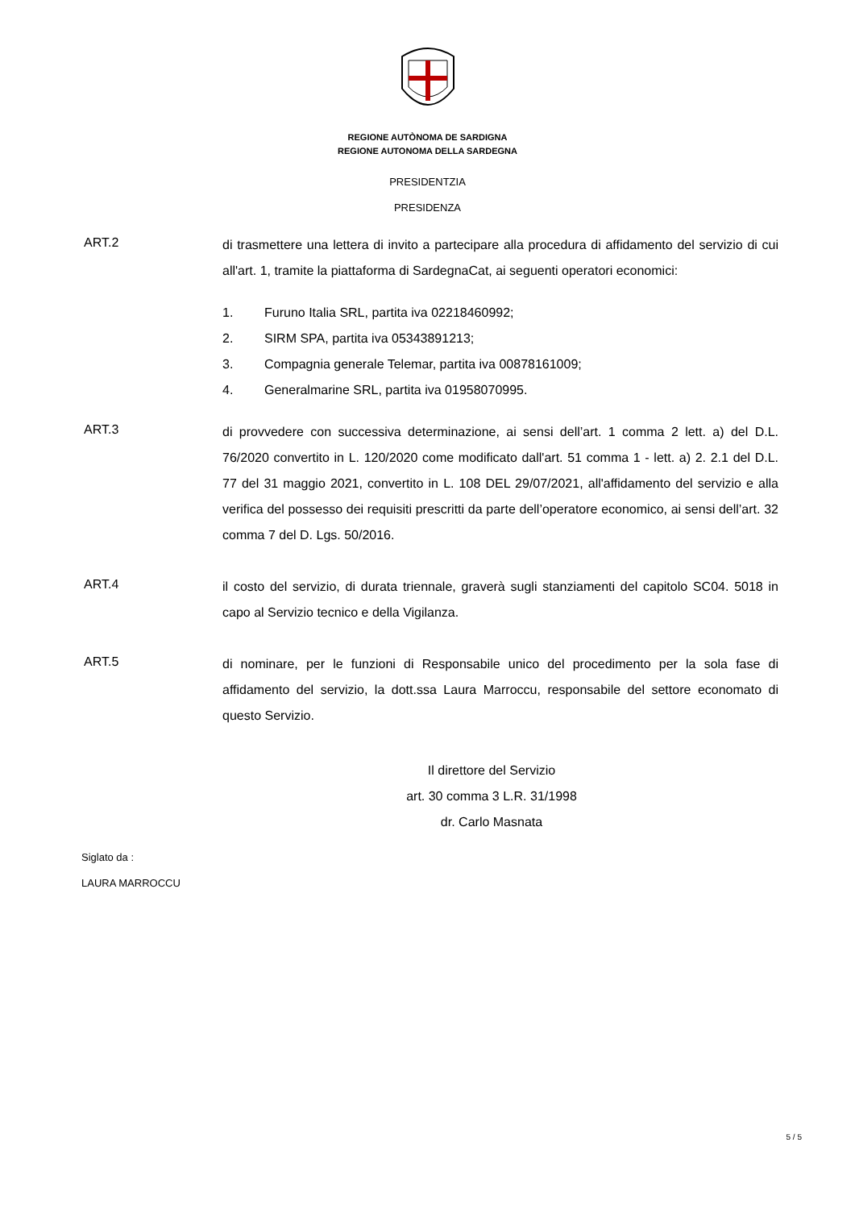REGIONE AUTÒNOMA DE SARDIGNA
REGIONE AUTONOMA DELLA SARDEGNA
PRESIDENTZIA
PRESIDENZA
ART.2
di trasmettere una lettera di invito a partecipare alla procedura di affidamento del servizio di cui all'art. 1, tramite la piattaforma di SardegnaCat, ai seguenti operatori economici:
1. Furuno Italia SRL, partita iva 02218460992;
2. SIRM SPA, partita iva 05343891213;
3. Compagnia generale Telemar, partita iva 00878161009;
4. Generalmarine SRL, partita iva 01958070995.
ART.3
di provvedere con successiva determinazione, ai sensi dell’art. 1 comma 2 lett. a) del D.L. 76/2020 convertito in L. 120/2020 come modificato dall'art. 51 comma 1 - lett. a) 2. 2.1 del D.L. 77 del 31 maggio 2021, convertito in L. 108 DEL 29/07/2021, all'affidamento del servizio e alla verifica del possesso dei requisiti prescritti da parte dell’operatore economico, ai sensi dell’art. 32 comma 7 del D. Lgs. 50/2016.
ART.4
il costo del servizio, di durata triennale, graverà sugli stanziamenti del capitolo SC04. 5018 in capo al Servizio tecnico e della Vigilanza.
ART.5
di nominare, per le funzioni di Responsabile unico del procedimento per la sola fase di affidamento del servizio, la dott.ssa Laura Marroccu, responsabile del settore economato di questo Servizio.
Il direttore del Servizio
art. 30 comma 3 L.R. 31/1998
dr. Carlo Masnata
Siglato da :
LAURA MARROCCU
5 / 5